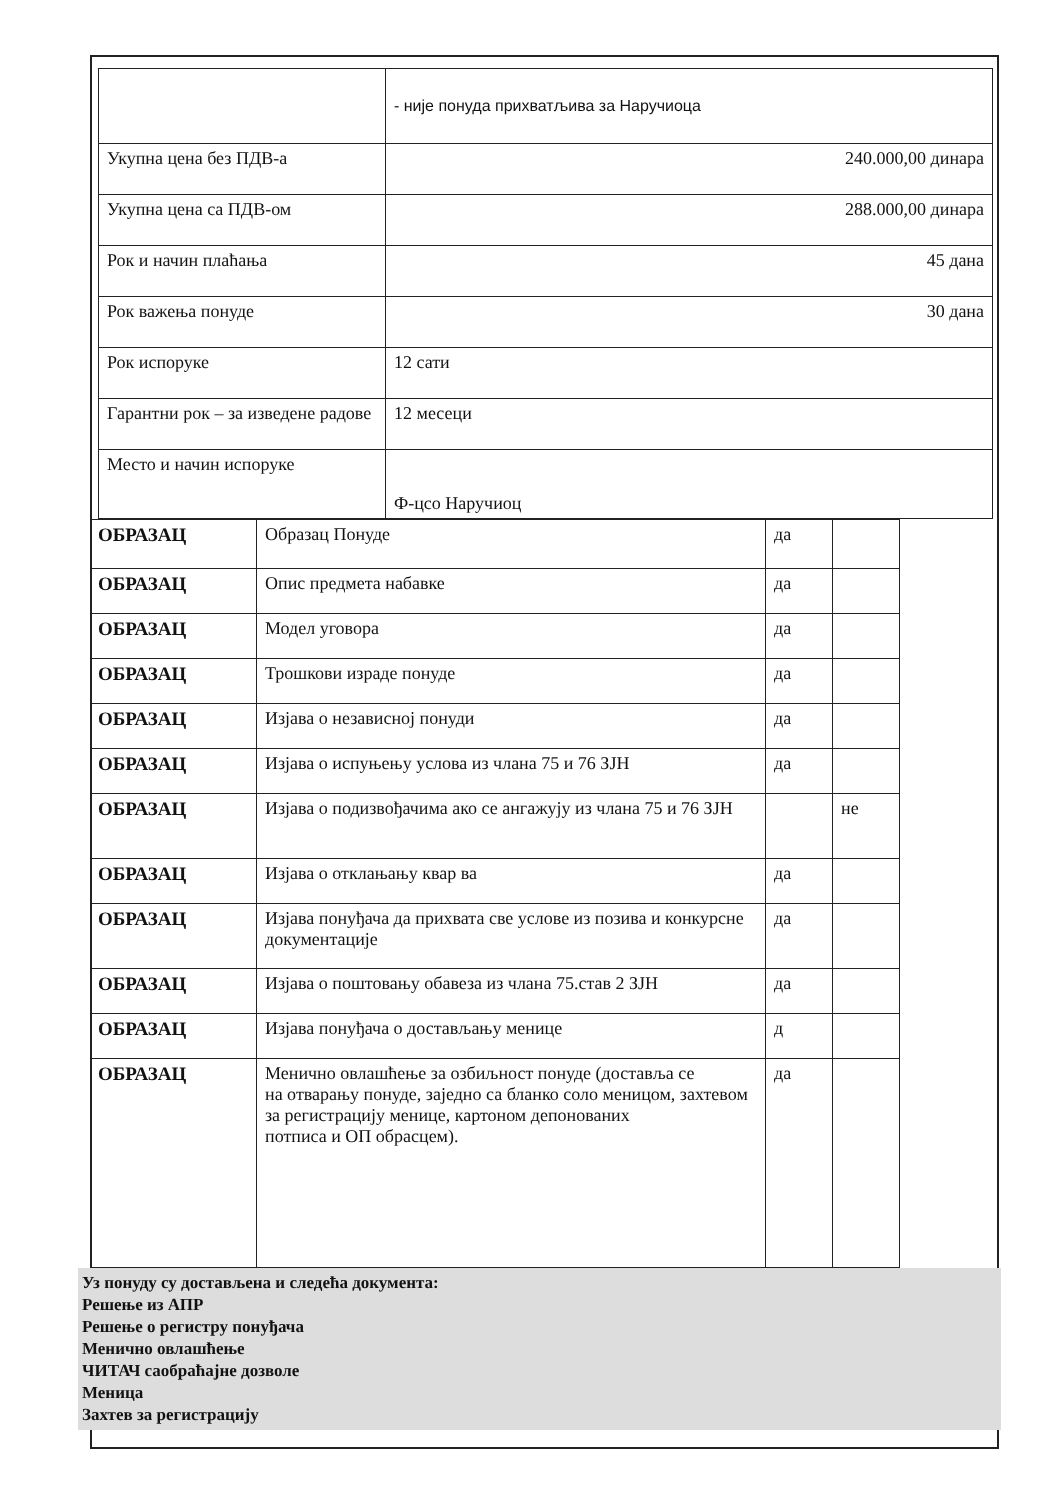| | - није понуда прихватљива за Наручиоца |
| Укупна цена без ПДВ-а | 240.000,00 динара |
| Укупна цена са ПДВ-ом | 288.000,00 динара |
| Рок и начин плаћања | 45 дана |
| Рок важења понуде | 30 дана |
| Рок испоруке | 12 сати |
| Гарантни рок – за изведене радове | 12 месеци |
| Место и начин испоруке | Ф-цco Наручиоц |
| ОБРАЗАЦ | Образац Понуде | да | |
| ОБРАЗАЦ | Опис предмета набавке | да | |
| ОБРАЗАЦ | Модел уговора | да | |
| ОБРАЗАЦ | Трошкови израде понуде | да | |
| ОБРАЗАЦ | Изјава о независној понуди | да | |
| ОБРАЗАЦ | Изјава о испуњењу услова из члана 75 и 76 ЗЈН | да | |
| ОБРАЗАЦ | Изјава о подизвођачима ако се ангажују из члана 75 и 76 ЗЈН | | не |
| ОБРАЗАЦ | Изјава о отклањању квар ва | да | |
| ОБРАЗАЦ | Изјава понуђача да прихвата све услове из позива и конкурсне документације | да | |
| ОБРАЗАЦ | Изјава о поштовању обавеза из члана 75.став 2 ЗЈН | да | |
| ОБРАЗАЦ | Изјава понуђача о достављању менице | д | |
| ОБРАЗАЦ | Менично овлашћење за озбиљност понуде (доставља се на отварању понуде, заједно са бланко соло меницом, захтевом за регистрацију менице, картоном депонованих потписа и ОП обрасцем). | да | |
Уз понуду су достављена и следећа документа:
Решење из АПР
Решење о регистру понуђача
Менично овлашћење
ЧИТАЧ саобраћајне дозволе
Меница
Захтев за регистрацију